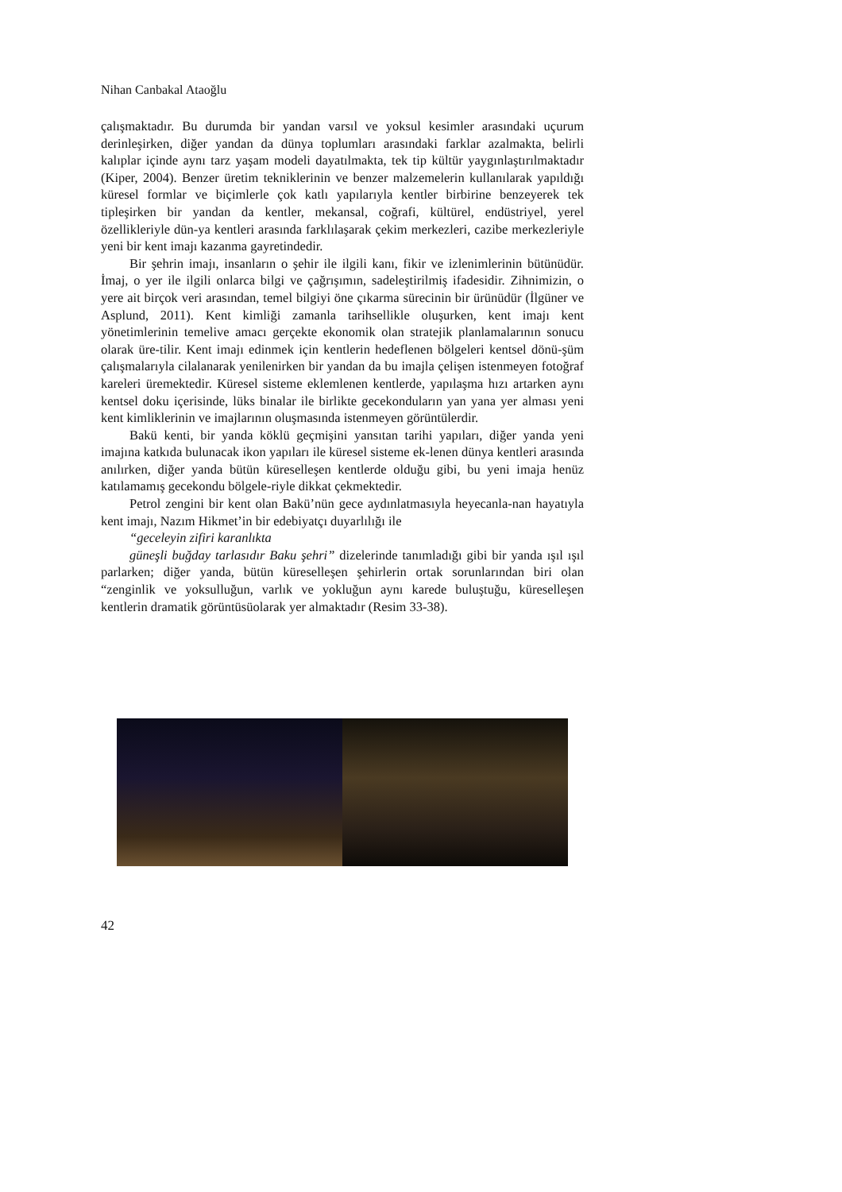Nihan Canbakal Ataoğlu
çalışmaktadır. Bu durumda bir yandan varsıl ve yoksul kesimler arasındaki uçurum derinleşirken, diğer yandan da dünya toplumları arasındaki farklar azalmakta, belirli kalıplar içinde aynı tarz yaşam modeli dayatılmakta, tek tip kültür yaygınlaştırılmaktadır (Kiper, 2004). Benzer üretim tekniklerinin ve benzer malzemelerin kullanılarak yapıldığı küresel formlar ve biçimlerle çok katlı yapılarıyla kentler birbirine benzeyerek tek tipleşirken bir yandan da kentler, mekansal, coğrafi, kültürel, endüstriyel, yerel özellikleriyle dün-ya kentleri arasında farklılaşarak çekim merkezleri, cazibe merkezleriyle yeni bir kent imajı kazanma gayretindedir.
Bir şehrin imajı, insanların o şehir ile ilgili kanı, fikir ve izlenimlerinin bütünüdür. İmaj, o yer ile ilgili onlarca bilgi ve çağrışımın, sadeleştirilmiş ifadesidir. Zihnimizin, o yere ait birçok veri arasından, temel bilgiyi öne çıkarma sürecinin bir ürünüdür (İlgüner ve Asplund, 2011). Kent kimliği zamanla tarihsellikle oluşurken, kent imajı kent yönetimlerinin temelive amacı gerçekte ekonomik olan stratejik planlamalarının sonucu olarak üre-tilir. Kent imajı edinmek için kentlerin hedeflenen bölgeleri kentsel dönü-şüm çalışmalarıyla cilalanarak yenilenirken bir yandan da bu imajla çelişen istenmeyen fotoğraf kareleri üremektedir. Küresel sisteme eklemlenen kentlerde, yapılaşma hızı artarken aynı kentsel doku içerisinde, lüks binalar ile birlikte gecekonduların yan yana yer alması yeni kent kimliklerinin ve imajlarının oluşmasında istenmeyen görüntülerdir.
Bakü kenti, bir yanda köklü geçmişini yansıtan tarihi yapıları, diğer yanda yeni imajına katkıda bulunacak ikon yapıları ile küresel sisteme ek-lenen dünya kentleri arasında anılırken, diğer yanda bütün küreselleşen kentlerde olduğu gibi, bu yeni imaja henüz katılamamış gecekondu bölgele-riyle dikkat çekmektedir.
Petrol zengini bir kent olan Bakü’nün gece aydınlatmasıyla heyecanla-nan hayatıyla kent imajı, Nazım Hikmet’in bir edebiyatçı duyarlılığı ile
“geceleyin zifiri karanlıkta
güneşli buğday tarlasıdır Baku şehri” dizelerinde tanımladığı gibi bir yanda ışıl ışıl parlarken; diğer yanda, bütün küreselleşen şehirlerin ortak sorunlarından biri olan “zenginlik ve yoksulluğun, varlık ve yokluğun aynı karede buluştuğu, küreselleşen kentlerin dramatik görüntüsüolarak yer almaktadır (Resim 33-38).
42